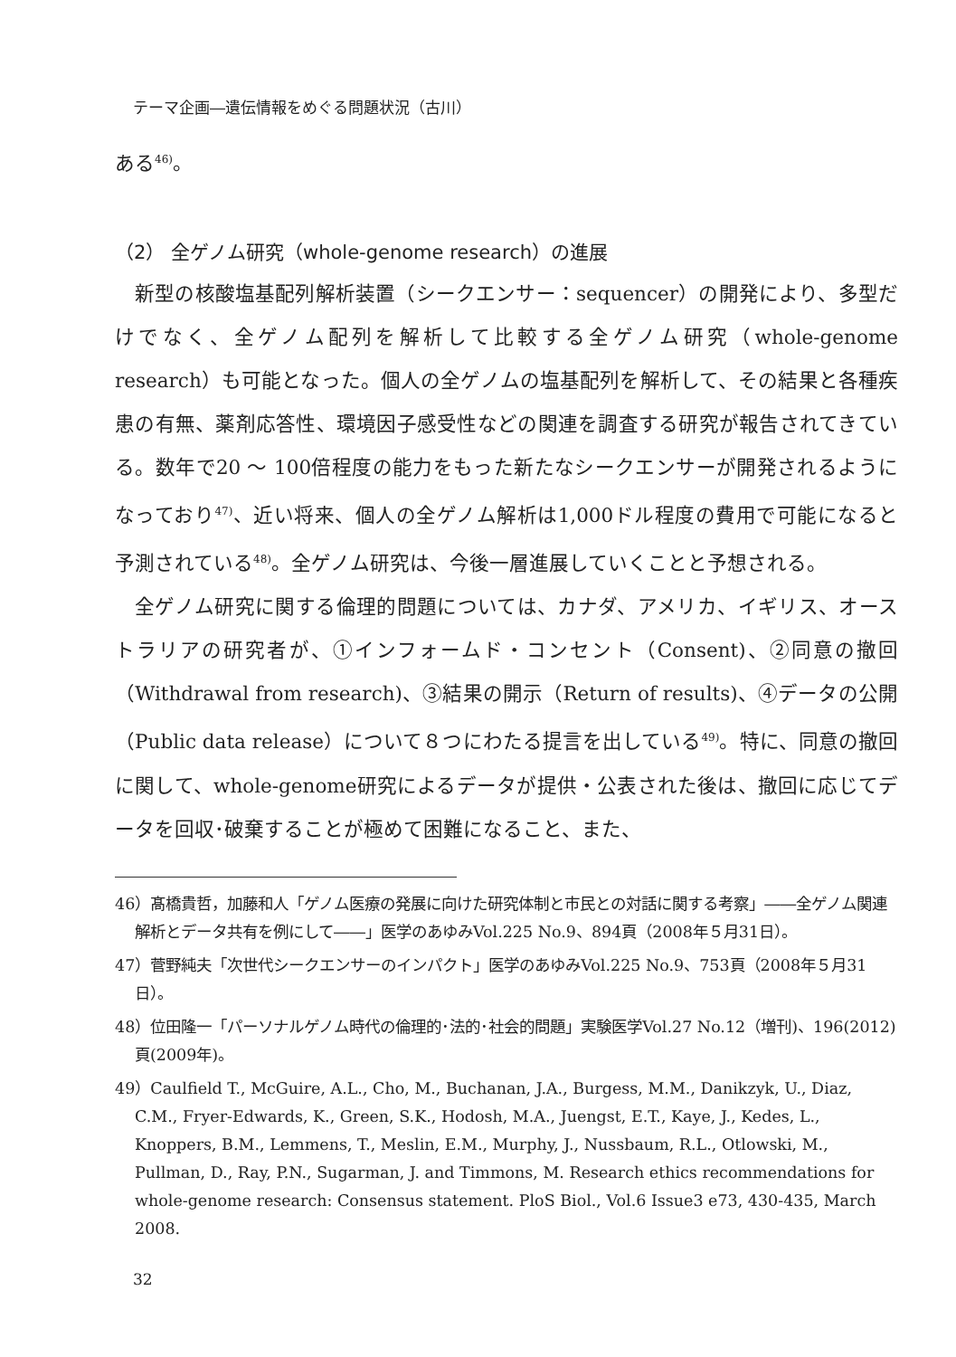テーマ企画―遺伝情報をめぐる問題状況（古川）
ある<sup>46)</sup>。
（2） 全ゲノム研究（whole-genome research）の進展
新型の核酸塩基配列解析装置（シークエンサー：sequencer）の開発により、多型だけでなく、全ゲノム配列を解析して比較する全ゲノム研究（whole-genome research）も可能となった。個人の全ゲノムの塩基配列を解析して、その結果と各種疾患の有無、薬剤応答性、環境因子感受性などの関連を調査する研究が報告されてきている。数年で20 ～ 100倍程度の能力をもった新たなシークエンサーが開発されるようになっており<sup>47)</sup>、近い将来、個人の全ゲノム解析は1,000ドル程度の費用で可能になると予測されている<sup>48)</sup>。全ゲノム研究は、今後一層進展していくことと予想される。
全ゲノム研究に関する倫理的問題については、カナダ、アメリカ、イギリス、オーストラリアの研究者が、①インフォームド・コンセント（Consent)、②同意の撤回（Withdrawal from research)、③結果の開示（Return of results)、④データの公開（Public data release）について８つにわたる提言を出している<sup>49)</sup>。特に、同意の撤回に関して、whole-genome研究によるデータが提供・公表された後は、撤回に応じてデータを回収･破棄することが極めて困難になること、また、
46）髙橋貴哲，加藤和人「ゲノム医療の発展に向けた研究体制と市民との対話に関する考察」――全ゲノム関連解析とデータ共有を例にして――」医学のあゆみVol.225 No.9、894頁（2008年５月31日）。
47）菅野純夫「次世代シークエンサーのインパクト」医学のあゆみVol.225 No.9、753頁（2008年５月31日）。
48）位田隆一「パーソナルゲノム時代の倫理的･法的･社会的問題」実験医学Vol.27 No.12（増刊)、196(2012)頁(2009年)。
49）Caulfield T., McGuire, A.L., Cho, M., Buchanan, J.A., Burgess, M.M., Danikzyk, U., Diaz, C.M., Fryer-Edwards, K., Green, S.K., Hodosh, M.A., Juengst, E.T., Kaye, J., Kedes, L., Knoppers, B.M., Lemmens, T., Meslin, E.M., Murphy, J., Nussbaum, R.L., Otlowski, M., Pullman, D., Ray, P.N., Sugarman, J. and Timmons, M. Research ethics recommendations for whole-genome research: Consensus statement. PloS Biol., Vol.6 Issue3 e73, 430-435, March 2008.
32